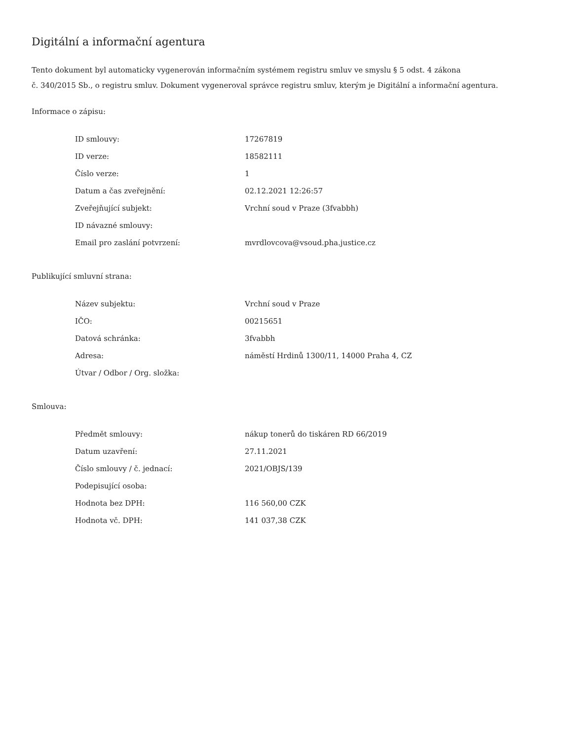Digitální a informační agentura
Tento dokument byl automaticky vygenerován informačním systémem registru smluv ve smyslu § 5 odst. 4 zákona
č. 340/2015 Sb., o registru smluv. Dokument vygeneroval správce registru smluv, kterým je Digitální a informační agentura.
Informace o zápisu:
| ID smlouvy: | 17267819 |
| ID verze: | 18582111 |
| Číslo verze: | 1 |
| Datum a čas zveřejnění: | 02.12.2021 12:26:57 |
| Zveřejňující subjekt: | Vrchní soud v Praze (3fvabbh) |
| ID návazné smlouvy: | |
| Email pro zaslání potvrzení: | mvrdlovcova@vsoud.pha.justice.cz |
Publikující smluvní strana:
| Název subjektu: | Vrchní soud v Praze |
| IČO: | 00215651 |
| Datová schránka: | 3fvabbh |
| Adresa: | náměstí Hrdinů 1300/11, 14000 Praha 4, CZ |
| Útvar / Odbor / Org. složka: | |
Smlouva:
| Předmět smlouvy: | nákup tonerů do tiskáren RD 66/2019 |
| Datum uzavření: | 27.11.2021 |
| Číslo smlouvy / č. jednací: | 2021/OBJS/139 |
| Podepisující osoba: | |
| Hodnota bez DPH: | 116 560,00 CZK |
| Hodnota vč. DPH: | 141 037,38 CZK |